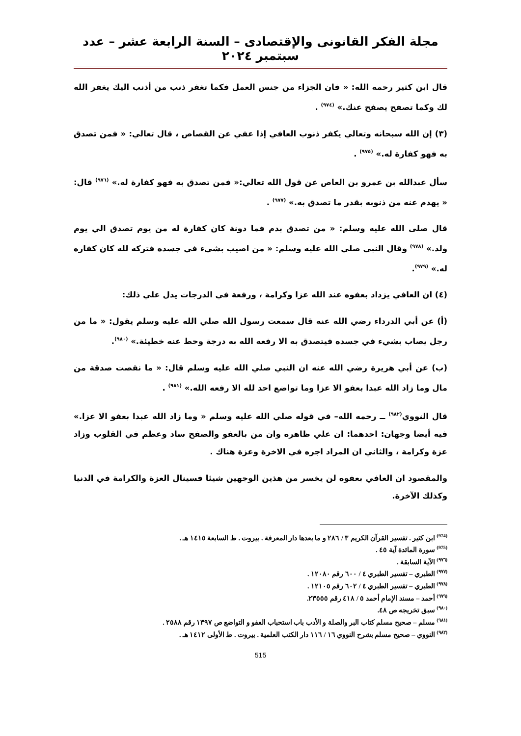مجلة الفكر القانونى والإقتصادى – السنة الرابعة عشر – عدد سبتمبر ٢٠٢٤
قال ابن كثير رحمه الله: « فان الجزاء من جنس العمل فكما تغفر ذنب من أذنب اليك يغفر الله لك وكما تصفح يصفح عنك.» <sup>(٩٧٤)</sup> .
(٣) إن الله سبحانه وتعالي يكفر ذنوب العافي إذا عفي عن القصاص ، قال تعالي: « فمن تصدق به فهو كفارة له.» <sup>(٩٧٥)</sup> .
سأل عبدالله بن عمرو بن العاص عن قول الله تعالي:« فمن تصدق به فهو كفارة له.» <sup>(٩٧٦)</sup> قال: « يهدم عنه من ذنوبه بقدر ما تصدق به.» <sup>(٩٧٧)</sup> .
قال صلى الله عليه وسلم: « من تصدق بدم فما دونة كان كفارة له من يوم تصدق الي يوم ولد.» <sup>(٩٧٨)</sup> وقال النبي صلي الله عليه وسلم: « من اصيب بشيء في جسده فتركه لله كان كفاره له.» <sup>(٩٧٩)</sup>.
(٤) ان العافي يزداد بعفوه عند الله عزا وكرامة ، ورفعة في الدرجات يدل علي ذلك:
(أ) عن أبي الدرداء رضي الله عنه قال سمعت رسول الله صلي الله عليه وسلم يقول: « ما من رجل يصاب بشيء في جسده فيتصدق به الا رفعه الله به درجة وحط عنه خطيئة.» <sup>(٩٨٠)</sup>.
(ب) عن أبي هريرة رضي الله عنه ان النبي صلي الله عليه وسلم قال: « ما نقصت صدقة من مال وما زاد الله عبدا بعفو الا عزا وما تواضع احد لله الا رفعه الله.» <sup>(٩٨١)</sup> .
قال النووي<sup>(٩٨٢)</sup> ــ رحمه الله– في قوله صلي الله عليه وسلم « وما زاد الله عبدا بعفو الا عزا.» فيه أيضا وجهان: احدهما: ان علي ظاهره وان من بالعفو والصفح ساد وعظم في القلوب وزاد عزة وكرامة ، والثاني ان المراد اجره في الاخرة وعزة هناك .
والمقصود ان العافي بعفوه لن يخسر من هذين الوجهين شيئا فسينال العزة والكرامة في الدنيا وكذلك الآخرة.
<sup>(974)</sup> ابن كثير . تفسير القرآن الكريم ٣ / ٢٨٦ و ما بعدها دار المعرفة . بيروت . ط السابعة ١٤١٥ هـ .
<sup>(975)</sup> سورة المائدة آية ٤٥ .
<sup>(٩٧٦)</sup> الآية السابقة .
<sup>(٩٧٧)</sup> الطبري – تفسير الطبري ٤ / ٦٠٠ رقم ١٢٠٨٠ .
<sup>(٩٧٨)</sup> الطبري – تفسير الطبري ٤ / ٦٠٢ رقم ١٢١٠٥ .
<sup>(٩٧٩)</sup> أحمد – مسند الإمام أحمد ٥ / ٤١٨ رقم ٢٣٥٥٥.
<sup>(٩٨٠)</sup> سبق تخريجه ص ٤٨.
<sup>(٩٨١)</sup> مسلم – صحيح مسلم كتاب البر والصلة و الأدب باب استحباب العفو و التواضع ص ١٣٩٧ رقم ٢٥٨٨ .
<sup>(٩٨٢)</sup> النووي – صحيح مسلم بشرح النووي ١٦ / ١١٦ دار الكتب العلمية . بيروت . ط الأولى ١٤١٢ هـ .
515